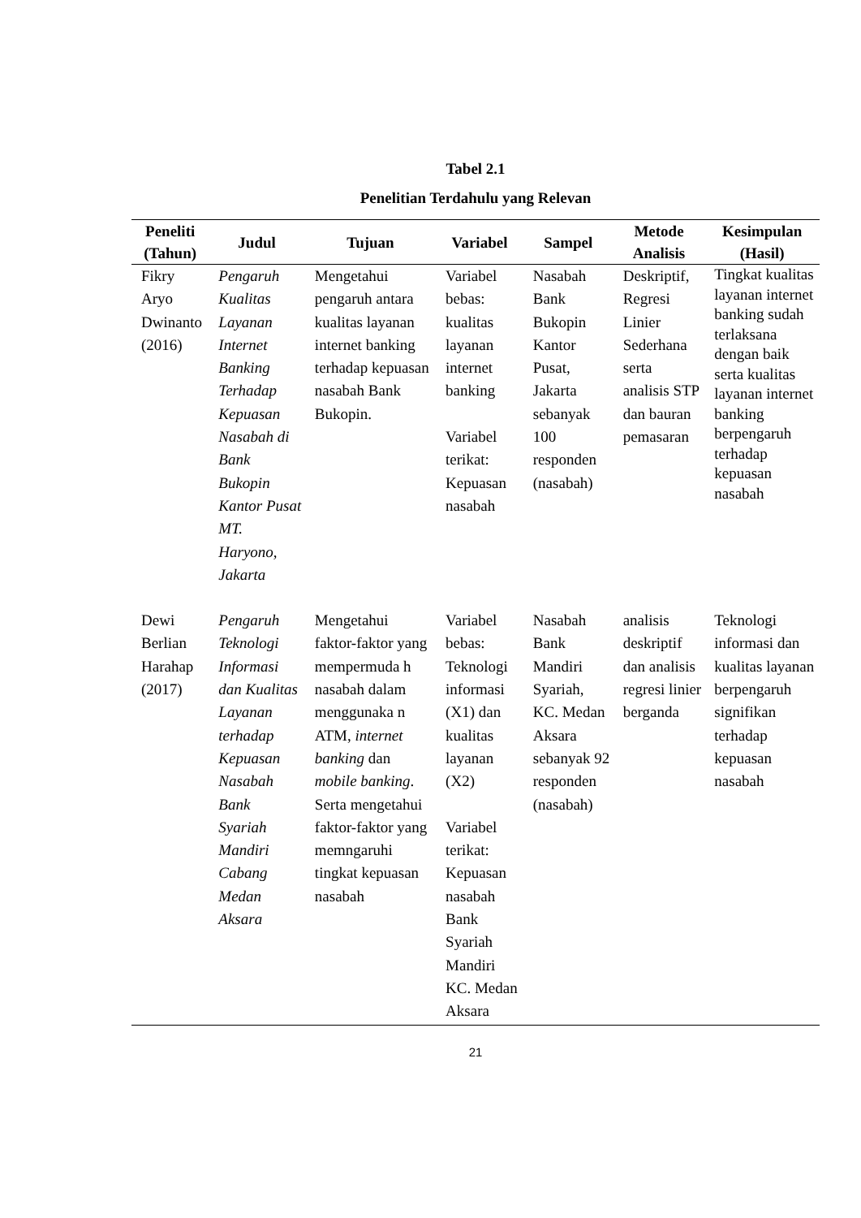Tabel 2.1
Penelitian Terdahulu yang Relevan
| Peneliti (Tahun) | Judul | Tujuan | Variabel | Sampel | Metode Analisis | Kesimpulan (Hasil) |
| --- | --- | --- | --- | --- | --- | --- |
| Fikry Aryo Dwinanto (2016) | Pengaruh Kualitas Layanan Internet Banking Terhadap Kepuasan Nasabah di Bank Bukopin Kantor Pusat MT. Haryono, Jakarta | Mengetahui pengaruh antara kualitas layanan internet banking terhadap kepuasan nasabah Bank Bukopin. | Variabel bebas: kualitas layanan internet banking Variabel terikat: Kepuasan nasabah | Nasabah Bank Bukopin Kantor Pusat, Jakarta sebanyak 100 responden (nasabah) | Deskriptif, Regresi Linier Sederhana serta analisis STP dan bauran pemasaran | Tingkat kualitas layanan internet banking sudah terlaksana dengan baik serta kualitas layanan internet banking berpengaruh terhadap kepuasan nasabah |
| Dewi Berlian Harahap (2017) | Pengaruh Teknologi Informasi dan Kualitas Layanan terhadap Kepuasan Nasabah Bank Syariah Mandiri Cabang Medan Aksara | Mengetahui faktor-faktor yang mempermuda h nasabah dalam menggunaka n ATM, internet banking dan mobile banking . Serta mengetahui faktor-faktor yang memngaruhi tingkat kepuasan nasabah | Variabel bebas: Teknologi informasi (X1) dan kualitas layanan (X2) Variabel terikat: Kepuasan nasabah Bank Syariah Mandiri KC. Medan Aksara | Nasabah Bank Mandiri Syariah, KC. Medan Aksara sebanyak 92 responden (nasabah) | analisis deskriptif dan analisis regresi linier berganda | Teknologi informasi dan kualitas layanan berpengaruh signifikan terhadap kepuasan nasabah |
21